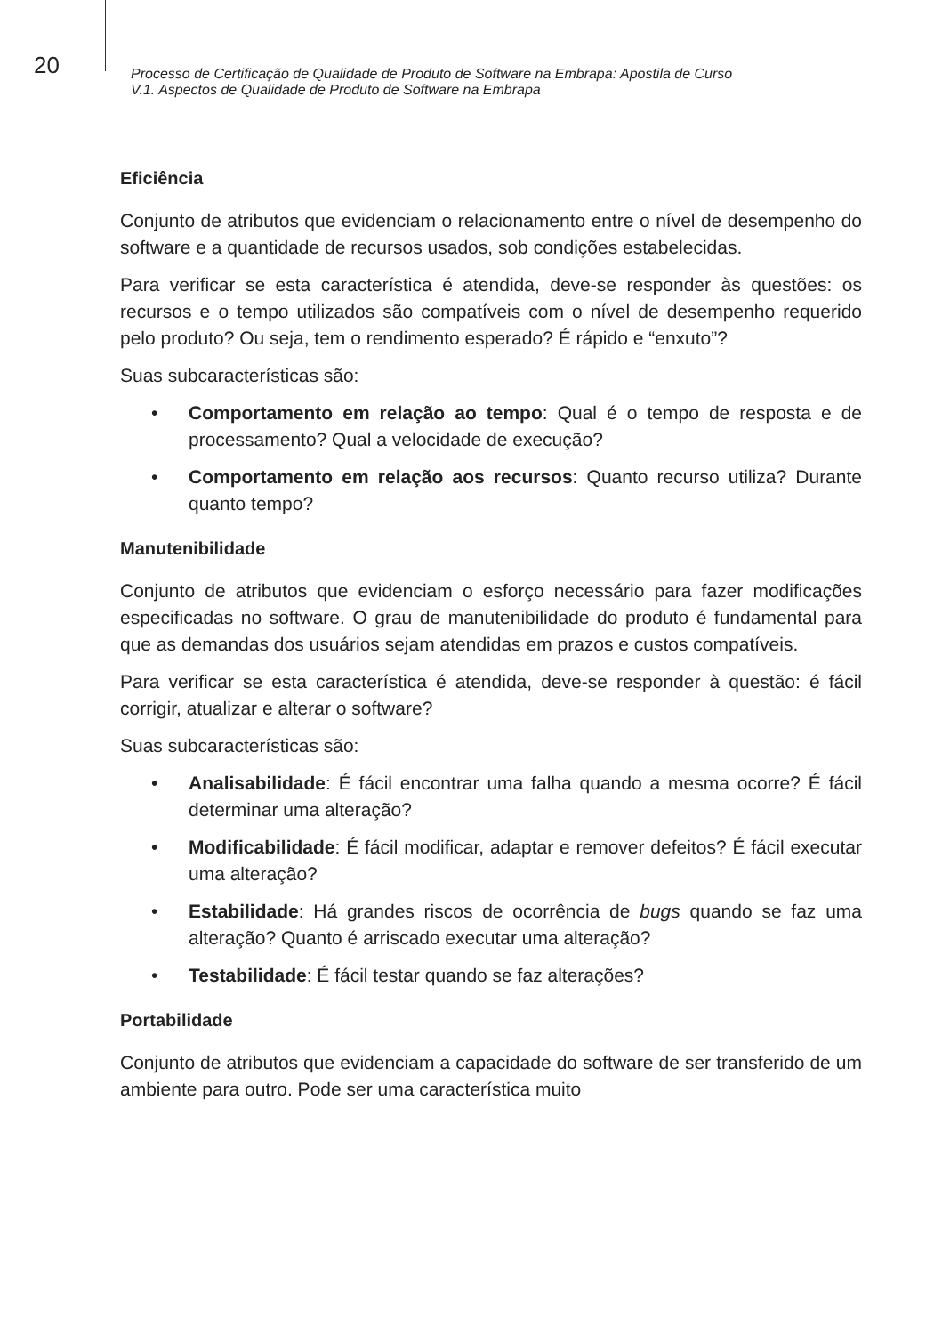20
Processo de Certificação de Qualidade de Produto de Software na Embrapa: Apostila de Curso
V.1. Aspectos de Qualidade de Produto de Software na Embrapa
Eficiência
Conjunto de atributos que evidenciam o relacionamento entre o nível de desempenho do software e a quantidade de recursos usados, sob condições estabelecidas.
Para verificar se esta característica é atendida, deve-se responder às questões: os recursos e o tempo utilizados são compatíveis com o nível de desempenho requerido pelo produto? Ou seja, tem o rendimento esperado? É rápido e “enxuto”?
Suas subcaracterísticas são:
• Comportamento em relação ao tempo: Qual é o tempo de resposta e de processamento? Qual a velocidade de execução?
• Comportamento em relação aos recursos: Quanto recurso utiliza? Durante quanto tempo?
Manutenibilidade
Conjunto de atributos que evidenciam o esforço necessário para fazer modificações especificadas no software. O grau de manutenibilidade do produto é fundamental para que as demandas dos usuários sejam atendidas em prazos e custos compatíveis.
Para verificar se esta característica é atendida, deve-se responder à questão: é fácil corrigir, atualizar e alterar o software?
Suas subcaracterísticas são:
• Analisabilidade: É fácil encontrar uma falha quando a mesma ocorre? É fácil determinar uma alteração?
• Modificabilidade: É fácil modificar, adaptar e remover defeitos? É fácil executar uma alteração?
• Estabilidade: Há grandes riscos de ocorrência de bugs quando se faz uma alteração? Quanto é arriscado executar uma alteração?
• Testabilidade: É fácil testar quando se faz alterações?
Portabilidade
Conjunto de atributos que evidenciam a capacidade do software de ser transferido de um ambiente para outro. Pode ser uma característica muito